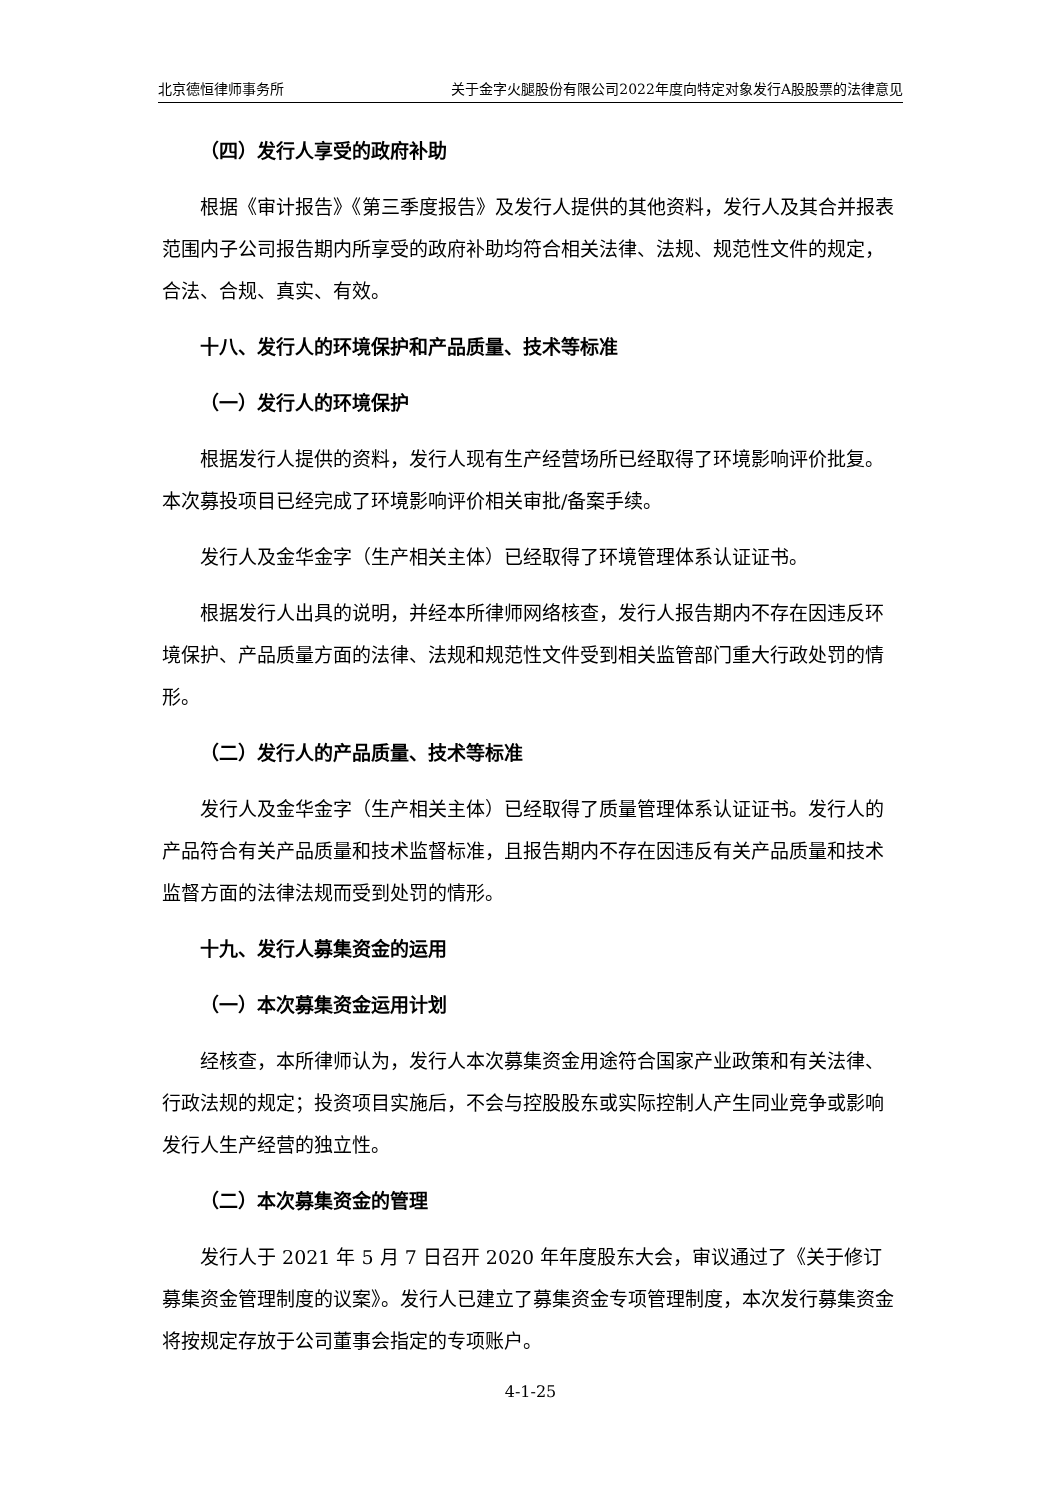北京德恒律师事务所 关于金字火腿股份有限公司2022年度向特定对象发行A股股票的法律意见
（四）发行人享受的政府补助
根据《审计报告》《第三季度报告》及发行人提供的其他资料，发行人及其合并报表范围内子公司报告期内所享受的政府补助均符合相关法律、法规、规范性文件的规定，合法、合规、真实、有效。
十八、发行人的环境保护和产品质量、技术等标准
（一）发行人的环境保护
根据发行人提供的资料，发行人现有生产经营场所已经取得了环境影响评价批复。本次募投项目已经完成了环境影响评价相关审批/备案手续。
发行人及金华金字（生产相关主体）已经取得了环境管理体系认证证书。
根据发行人出具的说明，并经本所律师网络核查，发行人报告期内不存在因违反环境保护、产品质量方面的法律、法规和规范性文件受到相关监管部门重大行政处罚的情形。
（二）发行人的产品质量、技术等标准
发行人及金华金字（生产相关主体）已经取得了质量管理体系认证证书。发行人的产品符合有关产品质量和技术监督标准，且报告期内不存在因违反有关产品质量和技术监督方面的法律法规而受到处罚的情形。
十九、发行人募集资金的运用
（一）本次募集资金运用计划
经核查，本所律师认为，发行人本次募集资金用途符合国家产业政策和有关法律、行政法规的规定；投资项目实施后，不会与控股股东或实际控制人产生同业竞争或影响发行人生产经营的独立性。
（二）本次募集资金的管理
发行人于 2021 年 5 月 7 日召开 2020 年年度股东大会，审议通过了《关于修订募集资金管理制度的议案》。发行人已建立了募集资金专项管理制度，本次发行募集资金将按规定存放于公司董事会指定的专项账户。
4-1-25